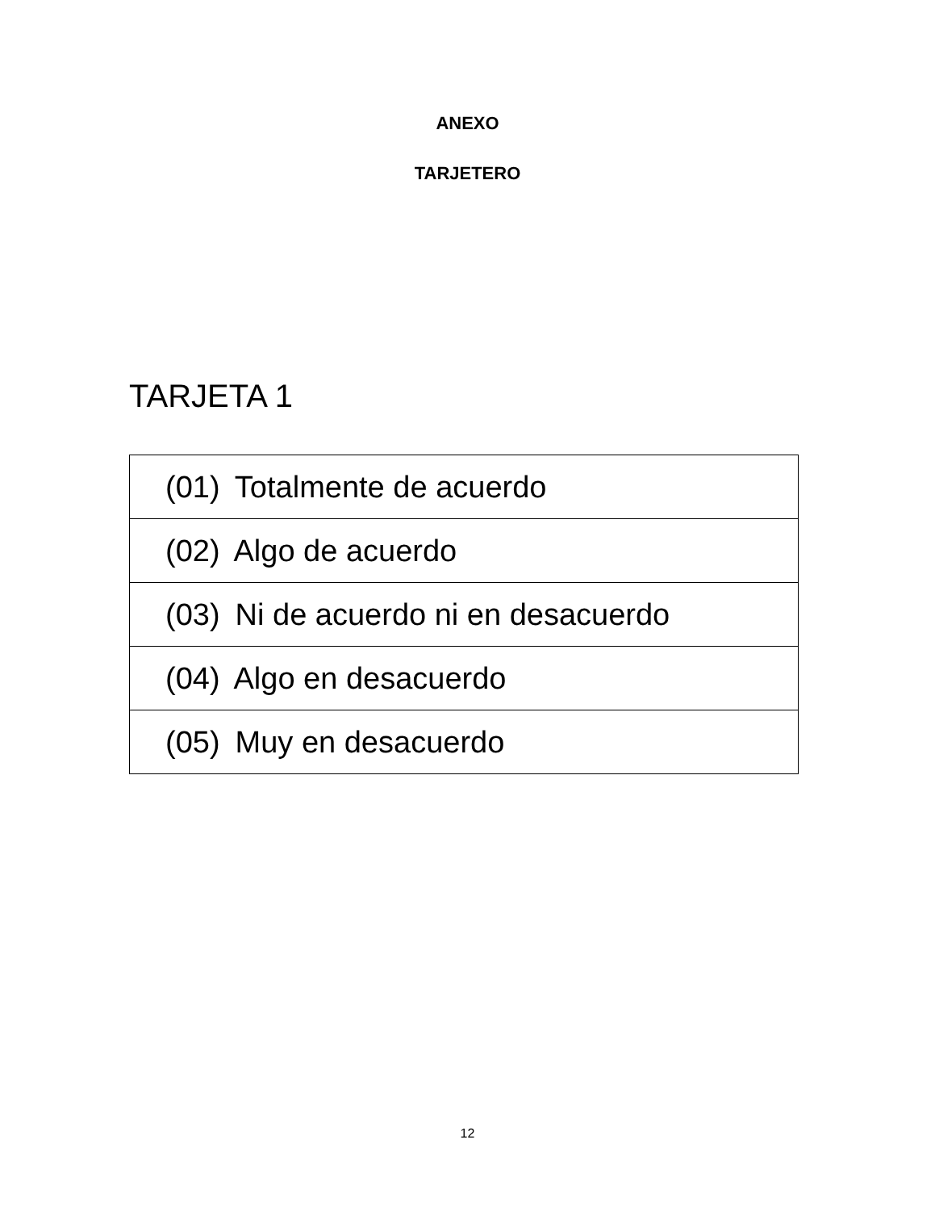ANEXO
TARJETERO
TARJETA 1
| (01) Totalmente de acuerdo |
| (02) Algo de acuerdo |
| (03) Ni de acuerdo ni en desacuerdo |
| (04) Algo en desacuerdo |
| (05) Muy en desacuerdo |
12